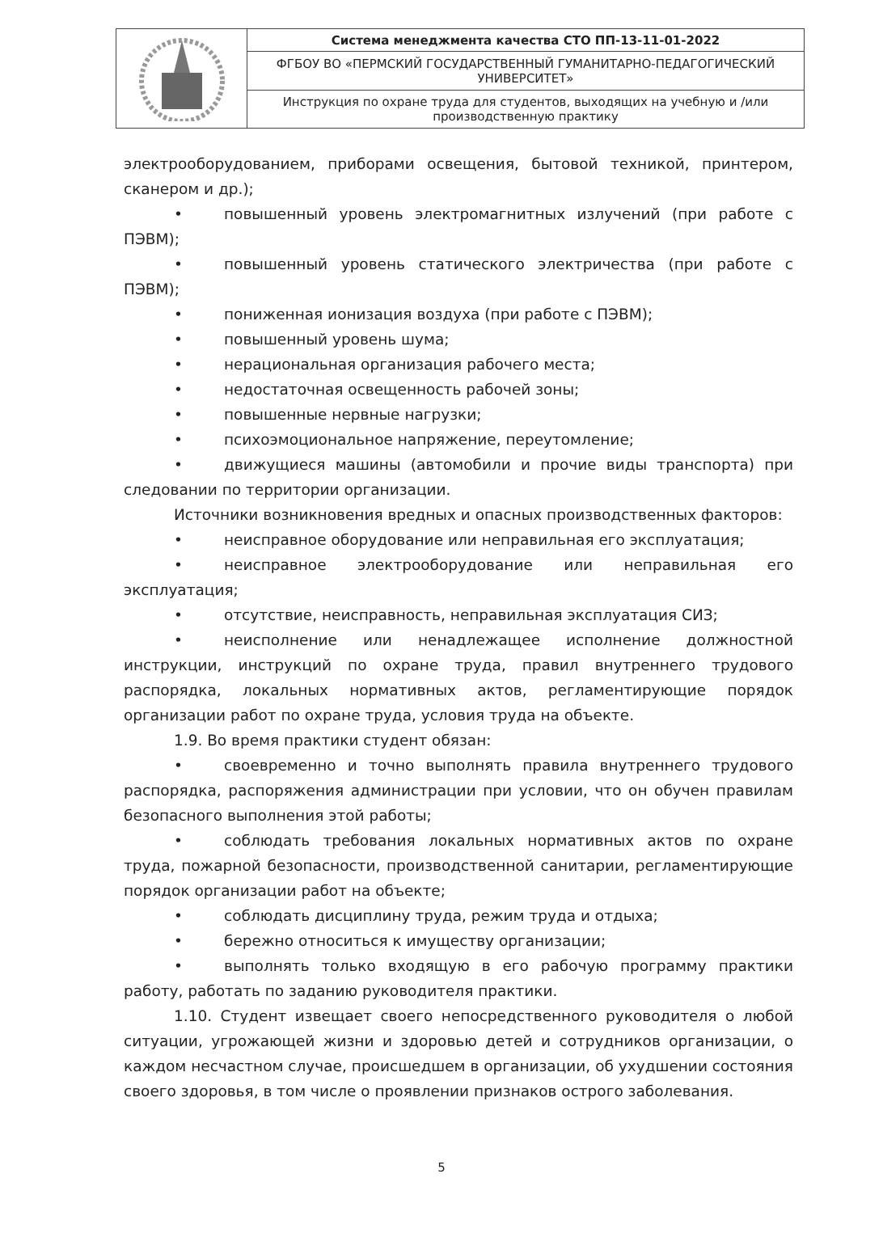| | Система менеджмента качества СТО ПП-13-11-01-2022 |
| | ФГБОУ ВО «ПЕРМСКИЙ ГОСУДАРСТВЕННЫЙ ГУМАНИТАРНО-ПЕДАГОГИЧЕСКИЙ УНИВЕРСИТЕТ» |
| | Инструкция по охране труда для студентов, выходящих на учебную и /или производственную практику |
электрооборудованием, приборами освещения, бытовой техникой, принтером, сканером и др.);
• повышенный уровень электромагнитных излучений (при работе с ПЭВМ);
• повышенный уровень статического электричества (при работе с ПЭВМ);
• пониженная ионизация воздуха (при работе с ПЭВМ);
• повышенный уровень шума;
• нерациональная организация рабочего места;
• недостаточная освещенность рабочей зоны;
• повышенные нервные нагрузки;
• психоэмоциональное напряжение, переутомление;
• движущиеся машины (автомобили и прочие виды транспорта) при следовании по территории организации.
Источники возникновения вредных и опасных производственных факторов:
• неисправное оборудование или неправильная его эксплуатация;
• неисправное электрооборудование или неправильная его эксплуатация;
• отсутствие, неисправность, неправильная эксплуатация СИЗ;
• неисполнение или ненадлежащее исполнение должностной инструкции, инструкций по охране труда, правил внутреннего трудового распорядка, локальных нормативных актов, регламентирующие порядок организации работ по охране труда, условия труда на объекте.
1.9. Во время практики студент обязан:
• своевременно и точно выполнять правила внутреннего трудового распорядка, распоряжения администрации при условии, что он обучен правилам безопасного выполнения этой работы;
• соблюдать требования локальных нормативных актов по охране труда, пожарной безопасности, производственной санитарии, регламентирующие порядок организации работ на объекте;
• соблюдать дисциплину труда, режим труда и отдыха;
• бережно относиться к имуществу организации;
• выполнять только входящую в его рабочую программу практики работу, работать по заданию руководителя практики.
1.10. Студент извещает своего непосредственного руководителя о любой ситуации, угрожающей жизни и здоровью детей и сотрудников организации, о каждом несчастном случае, происшедшем в организации, об ухудшении состояния своего здоровья, в том числе о проявлении признаков острого заболевания.
5